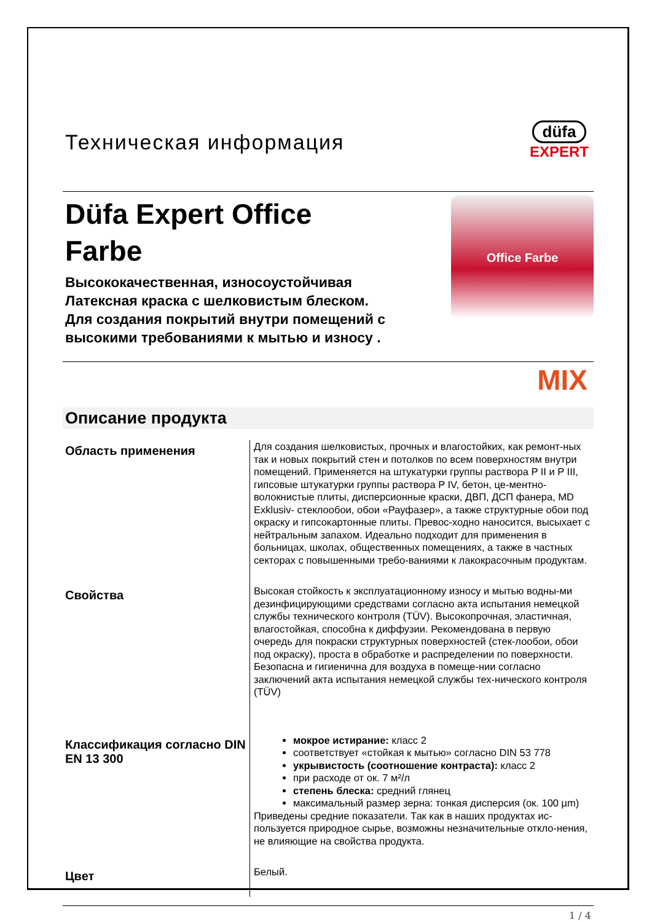Техническая информация
düfa
EXPERT
Düfa Expert Office
Farbe
Высококачественная, износоустойчивая
Латексная краска с шелковистым блеском.
Для создания покрытий внутри помещений с
высокими требованиями к мытью и износу .
Office Farbe
MIX
Описание продукта
Область применения
Для создания шелковистых, прочных и влагостойких, как ремонт-ных так и новых покрытий стен и потолков по всем поверхностям внутри помещений. Применяется на штукатурки группы раствора P II и P III, гипсовые штукатурки группы раствора P IV, бетон, це-ментно-волокнистые плиты, дисперсионные краски, ДВП, ДСП фанера, MD Exklusiv- стеклообои, обои «Рауфазер», а также структурные обои под окраску и гипсокартонные плиты. Превос-ходно наносится, высыхает с нейтральным запахом. Идеально подходит для применения в больницах, школах, общественных помещениях, а также в частных секторах с повышенными требо-ваниями к лакокрасочным продуктам.
Свойства
Высокая стойкость к эксплуатационному износу и мытью водны-ми дезинфицирующими средствами согласно акта испытания немецкой службы технического контроля (TÜV). Высокопрочная, эластичная, влагостойкая, способна к диффузии. Рекомендована в первую очередь для покраски структурных поверхностей (стек-лообои, обои под окраску), проста в обработке и распределении по поверхности. Безопасна и гигиенична для воздуха в помеще-нии согласно заключений акта испытания немецкой службы тех-нического контроля (TÜV)
Классификация согласно DIN EN 13 300
мокрое истирание: класс 2
соответствует «стойкая к мытью» согласно DIN 53 778
укрывистость (соотношение контраста): класс 2
при расходе от ок. 7 м²/л
степень блеска: средний глянец
максимальный размер зерна: тонкая дисперсия (ок. 100 µm)
Приведены средние показатели. Так как в наших продуктах ис-пользуется природное сырье, возможны незначительные откло-нения, не влияющие на свойства продукта.
Цвет
Белый.
1 / 4